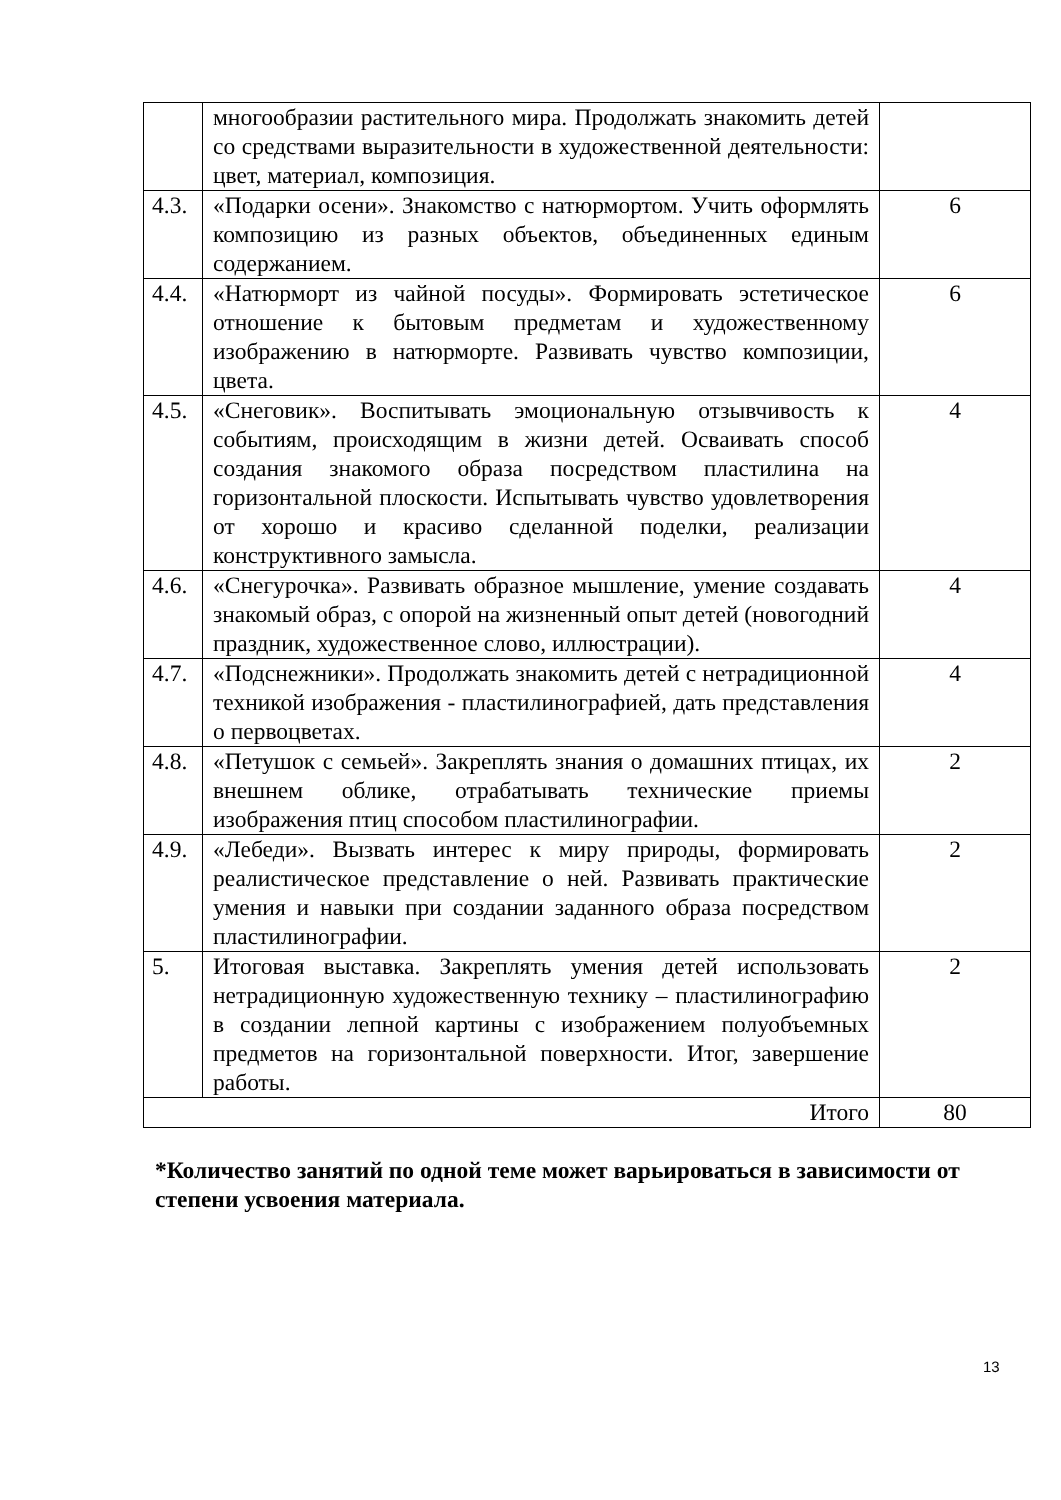| | многообразии растительного мира. Продолжать знакомить детей со средствами выразительности в художественной деятельности: цвет, материал, композиция. | |
| 4.3. | «Подарки осени». Знакомство с натюрмортом. Учить оформлять композицию из разных объектов, объединенных единым содержанием. | 6 |
| 4.4. | «Натюрморт из чайной посуды». Формировать эстетическое отношение к бытовым предметам и художественному изображению в натюрморте. Развивать чувство композиции, цвета. | 6 |
| 4.5. | «Снеговик». Воспитывать эмоциональную отзывчивость к событиям, происходящим в жизни детей. Осваивать способ создания знакомого образа посредством пластилина на горизонтальной плоскости. Испытывать чувство удовлетворения от хорошо и красиво сделанной поделки, реализации конструктивного замысла. | 4 |
| 4.6. | «Снегурочка». Развивать образное мышление, умение создавать знакомый образ, с опорой на жизненный опыт детей (новогодний праздник, художественное слово, иллюстрации). | 4 |
| 4.7. | «Подснежники». Продолжать знакомить детей с нетрадиционной техникой изображения - пластилинографией, дать представления о первоцветах. | 4 |
| 4.8. | «Петушок с семьей». Закреплять знания о домашних птицах, их внешнем облике, отрабатывать технические приемы изображения птиц способом пластилинографии. | 2 |
| 4.9. | «Лебеди». Вызвать интерес к миру природы, формировать реалистическое представление о ней. Развивать практические умения и навыки при создании заданного образа посредством пластилинографии. | 2 |
| 5. | Итоговая выставка. Закреплять умения детей использовать нетрадиционную художественную технику – пластилинографию в создании лепной картины с изображением полуобъемных предметов на горизонтальной поверхности. Итог, завершение работы. | 2 |
| Итого | | 80 |
*Количество занятий по одной теме может варьироваться в зависимости от степени усвоения материала.
13